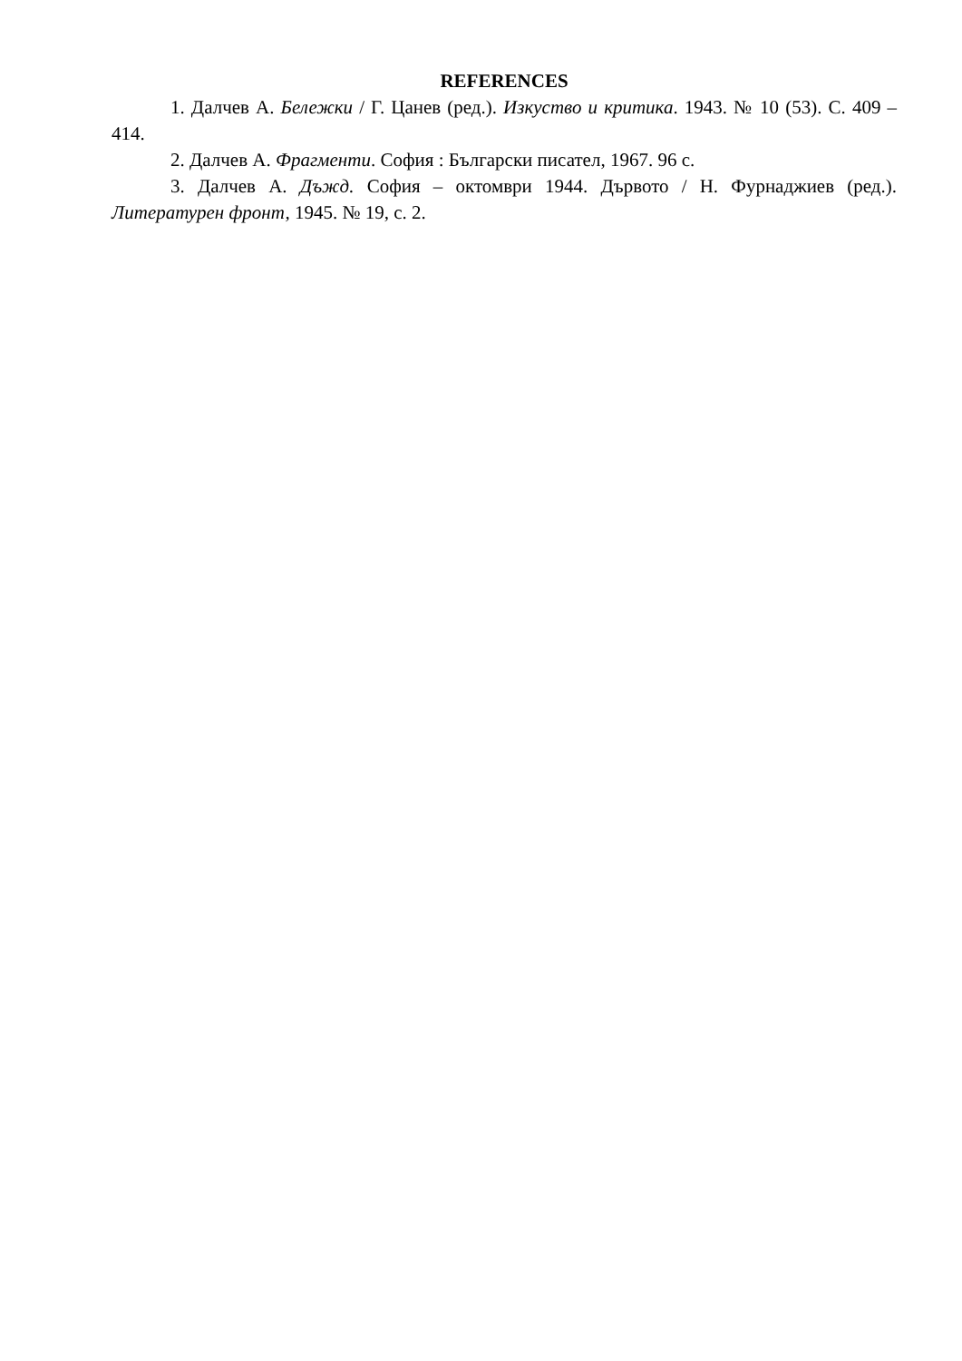REFERENCES
1. Далчев А. Бележки / Г. Цанев (ред.). Изкуство и критика. 1943. № 10 (53). С. 409 – 414.
2. Далчев А. Фрагменти. София : Български писател, 1967. 96 с.
3. Далчев А. Дъжд. София – октомври 1944. Дървото / Н. Фурнаджиев (ред.). Литературен фронт, 1945. № 19, с. 2.